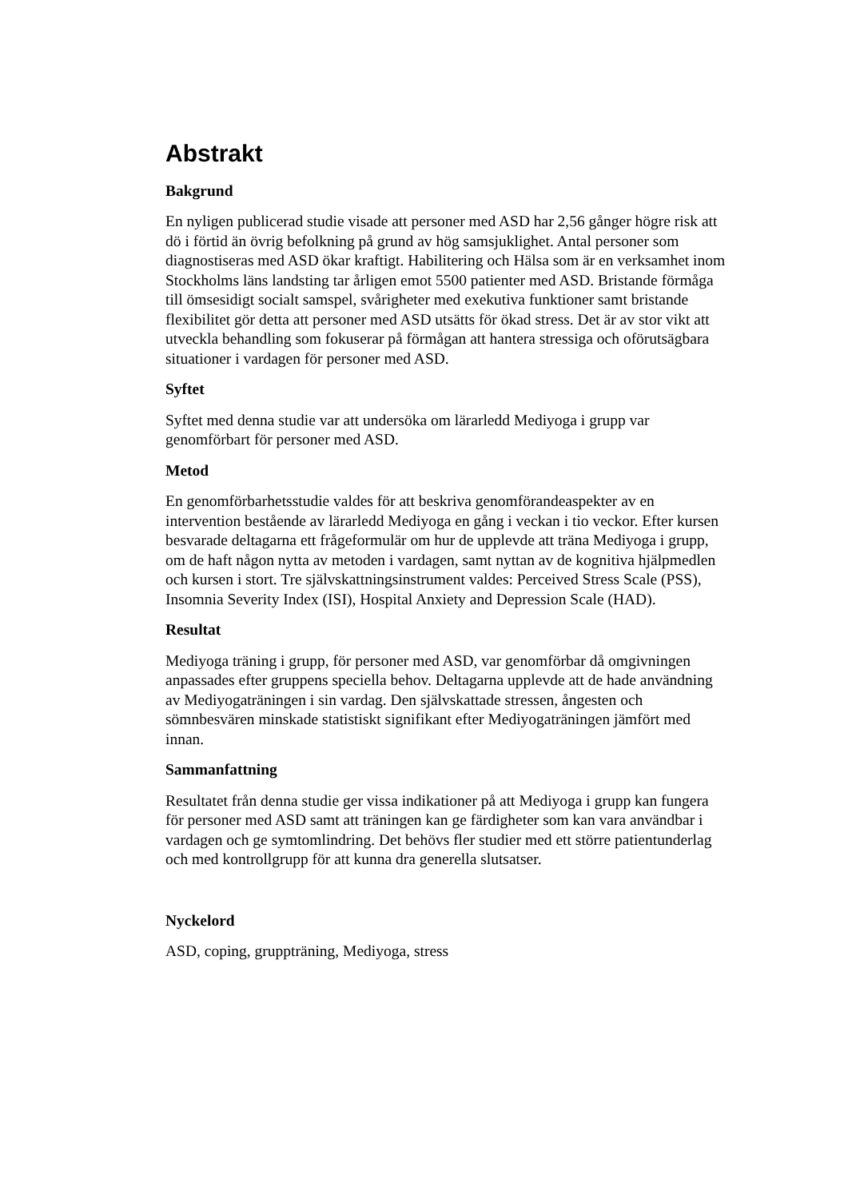Abstrakt
Bakgrund
En nyligen publicerad studie visade att personer med ASD har 2,56 gånger högre risk att dö i förtid än övrig befolkning på grund av hög samsjuklighet. Antal personer som diagnostiseras med ASD ökar kraftigt. Habilitering och Hälsa som är en verksamhet inom Stockholms läns landsting tar årligen emot 5500 patienter med ASD. Bristande förmåga till ömsesidigt socialt samspel, svårigheter med exekutiva funktioner samt bristande flexibilitet gör detta att personer med ASD utsätts för ökad stress. Det är av stor vikt att utveckla behandling som fokuserar på förmågan att hantera stressiga och oförutsägbara situationer i vardagen för personer med ASD.
Syftet
Syftet med denna studie var att undersöka om lärarledd Mediyoga i grupp var genomförbart för personer med ASD.
Metod
En genomförbarhetsstudie valdes för att beskriva genomförandeaspekter av en intervention bestående av lärarledd Mediyoga en gång i veckan i tio veckor. Efter kursen besvarade deltagarna ett frågeformulär om hur de upplevde att träna Mediyoga i grupp, om de haft någon nytta av metoden i vardagen, samt nyttan av de kognitiva hjälpmedlen och kursen i stort. Tre självskattningsinstrument valdes: Perceived Stress Scale (PSS), Insomnia Severity Index (ISI), Hospital Anxiety and Depression Scale (HAD).
Resultat
Mediyoga träning i grupp, för personer med ASD, var genomförbar då omgivningen anpassades efter gruppens speciella behov. Deltagarna upplevde att de hade användning av Mediyogaträningen i sin vardag. Den självskattade stressen, ångesten och sömnbesvären minskade statistiskt signifikant efter Mediyogaträningen jämfört med innan.
Sammanfattning
Resultatet från denna studie ger vissa indikationer på att Mediyoga i grupp kan fungera för personer med ASD samt att träningen kan ge färdigheter som kan vara användbar i vardagen och ge symtomlindring. Det behövs fler studier med ett större patientunderlag och med kontrollgrupp för att kunna dra generella slutsatser.
Nyckelord
ASD, coping, gruppträning, Mediyoga, stress